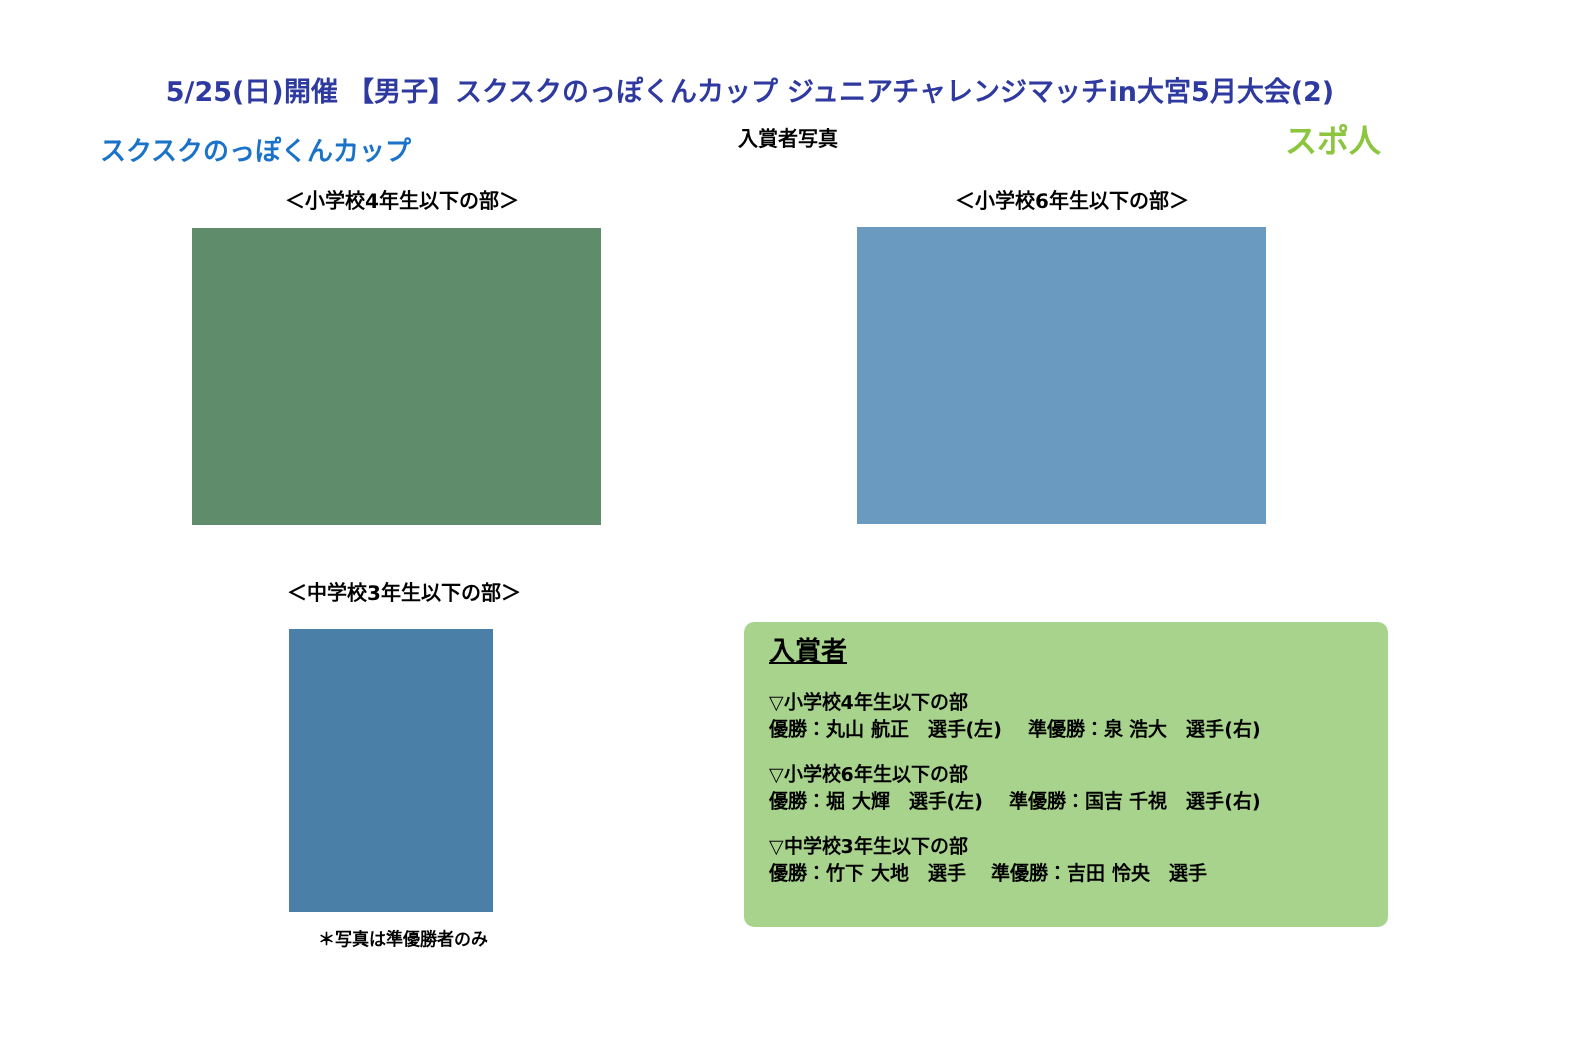5/25(日)開催 【男子】スクスクのっぽくんカップ ジュニアチャレンジマッチin大宮5月大会(2)
スクスクのっぽくんカップ
入賞者写真 スポ人
＜小学校4年生以下の部＞ ＜小学校6年生以下の部＞
＜中学校3年生以下の部＞
＊写真は準優勝者のみ
入賞者
▽小学校4年生以下の部
優勝：丸山 航正　選手(左)　 準優勝：泉 浩大　選手(右)
▽小学校6年生以下の部
優勝：堀 大輝　選手(左)　 準優勝：国吉 千視　選手(右)
▽中学校3年生以下の部
優勝：竹下 大地　選手　 準優勝：吉田 怜央　選手